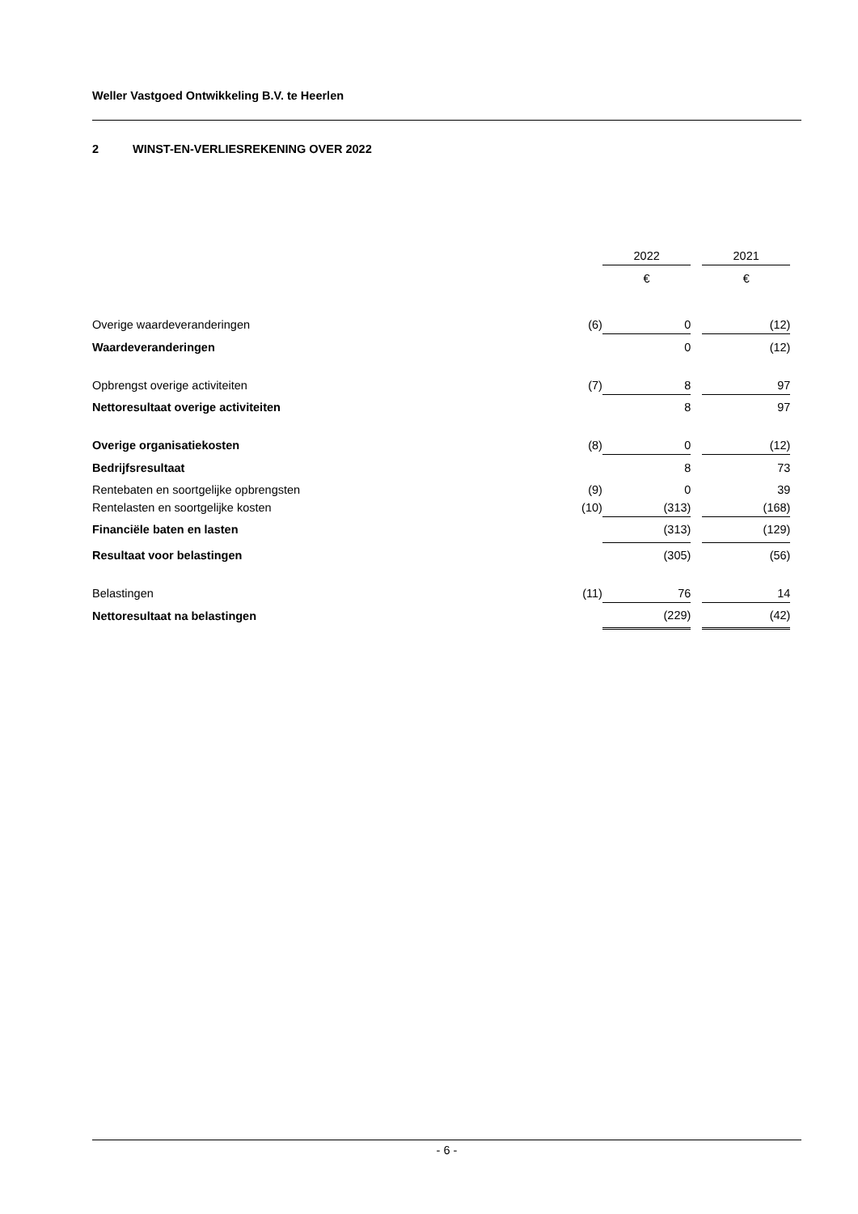Weller Vastgoed Ontwikkeling B.V. te Heerlen
2 WINST-EN-VERLIESREKENING OVER 2022
| | | 2022 | | 2021 | |
| --- | --- | --- | --- | --- | --- |
| | | € | | € | |
| Overige waardeveranderingen | (6) | 0 | | (12) | |
| Waardeveranderingen | | 0 | | (12) | |
| Opbrengst overige activiteiten | (7) | 8 | | 97 | |
| Nettoresultaat overige activiteiten | | 8 | | 97 | |
| Overige organisatiekosten | (8) | 0 | | (12) | |
| Bedrijfsresultaat | | 8 | | 73 | |
| Rentebaten en soortgelijke opbrengsten | (9) | 0 | | 39 | |
| Rentelasten en soortgelijke kosten | (10) | (313) | | (168) | |
| Financiële baten en lasten | | (313) | | (129) | |
| Resultaat voor belastingen | | (305) | | (56) | |
| Belastingen | (11) | 76 | | 14 | |
| Nettoresultaat na belastingen | | (229) | | (42) | |
- 6 -